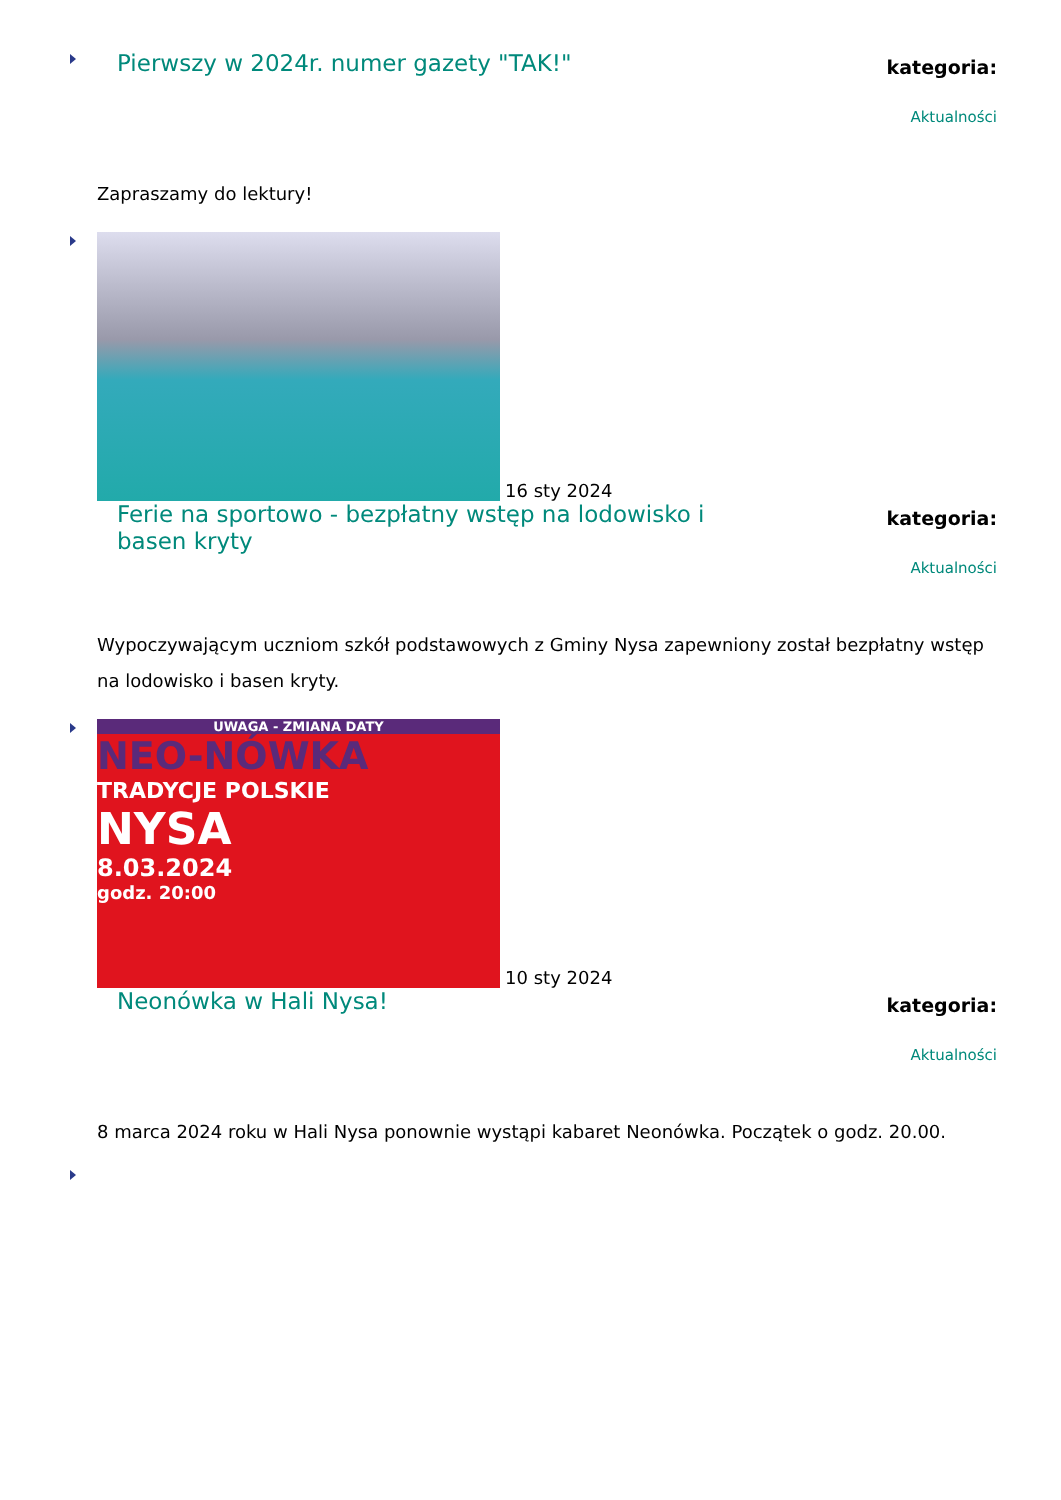Pierwszy w 2024r. numer gazety "TAK!"
kategoria:
Aktualności
Zapraszamy do lektury!
16 sty 2024
Ferie na sportowo - bezpłatny wstęp na lodowisko i basen kryty
kategoria:
Aktualności
Wypoczywającym uczniom szkół podstawowych z Gminy Nysa zapewniony został bezpłatny wstęp na lodowisko i basen kryty.
UWAGA - ZMIANA DATY
NEO-NÓWKA
TRADYCJE POLSKIE
NYSA
8.03.2024
godz. 20:00
10 sty 2024
Neonówka w Hali Nysa!
kategoria:
Aktualności
8 marca 2024 roku w Hali Nysa ponownie wystąpi kabaret Neonówka. Początek o godz. 20.00.